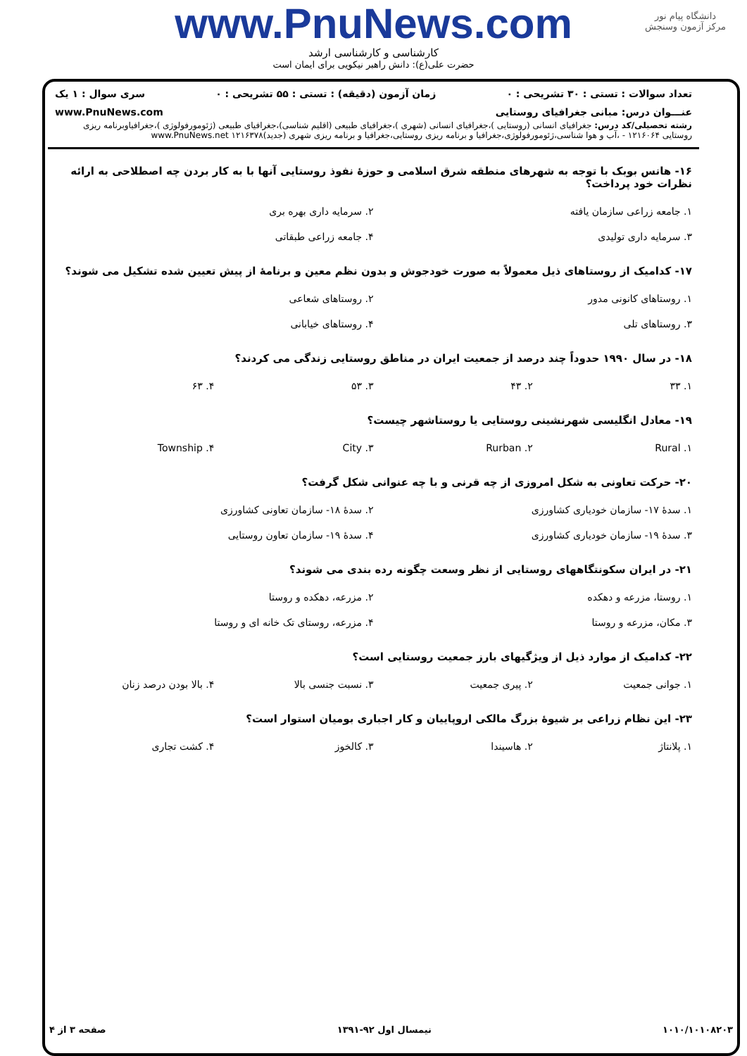دانشگاه پیام نور
مرکز آزمون وسنجش
www.PnuNews.com
کارشناسی و کارشناسی ارشد
حضرت علی(ع): دانش راهبر نیکویی برای ایمان است
تعداد سوالات : تستی : ۳۰ تشریحی : ۰ زمان آزمون (دقیقه) : تستی : ۵۵ تشریحی : ۰ سری سوال : ۱ یک
عنـــوان درس: مبانی جغرافیای روستایی www.PnuNews.com
رشته تحصیلی/کد درس: جغرافیای انسانی (روستایی )،جغرافیای انسانی (شهری )،جغرافیای طبیعی (اقلیم شناسی)،جغرافیای طبیعی (ژئومورفولوژی )،جغرافیاوبرنامه ریزی روستایی ۱۲۱۶۰۶۴ - ،آب و هوا شناسی،ژئومورفولوژی،جغرافیا و برنامه ریزی روستایی،جغرافیا و برنامه ریزی شهری (جدید)۱۲۱۶۳۷۸ www.PnuNews.net
۱۶- هانس بوبک با توجه به شهرهای منطقه شرق اسلامی و حوزهٔ نفوذ روستایی آنها با به کار بردن چه اصطلاحی به ارائه نظرات خود پرداخت؟
| ۱. جامعه زراعی سازمان یافته | ۲. سرمایه داری بهره بری |
| ۳. سرمایه داری تولیدی | ۴. جامعه زراعی طبقاتی |
۱۷- کدامیک از روستاهای ذیل معمولاً به صورت خودجوش و بدون نظم معین و برنامهٔ از پیش تعیین شده تشکیل می شوند؟
| ۱. روستاهای کانونی مدور | ۲. روستاهای شعاعی |
| ۳. روستاهای تلی | ۴. روستاهای خیابانی |
۱۸- در سال ۱۹۹۰ حدوداً چند درصد از جمعیت ایران در مناطق روستایی زندگی می کردند؟
| ۱. ۳۳ | ۲. ۴۳ | ۳. ۵۳ | ۴. ۶۳ |
۱۹- معادل انگلیسی شهرنشینی روستایی یا روستاشهر چیست؟
| ۱. Rural | ۲. Rurban | ۳. City | ۴. Township |
۲۰- حرکت تعاونی به شکل امروزی از چه قرنی و با چه عنوانی شکل گرفت؟
| ۱. سدهٔ ۱۷- سازمان خودیاری کشاورزی | ۲. سدهٔ ۱۸- سازمان تعاونی کشاورزی |
| ۳. سدهٔ ۱۹- سازمان خودیاری کشاورزی | ۴. سدهٔ ۱۹- سازمان تعاون روستایی |
۲۱- در ایران سکونتگاههای روستایی از نظر وسعت چگونه رده بندی می شوند؟
| ۱. روستا، مزرعه و دهکده | ۲. مزرعه، دهکده و روستا |
| ۳. مکان، مزرعه و روستا | ۴. مزرعه، روستای تک خانه ای و روستا |
۲۲- کدامیک از موارد ذیل از ویژگیهای بارز جمعیت روستایی است؟
| ۱. جوانی جمعیت | ۲. پیری جمعیت | ۳. نسبت جنسی بالا | ۴. بالا بودن درصد زنان |
۲۳- این نظام زراعی بر شیوهٔ بزرگ مالکی اروپاییان و کار اجباری بومیان استوار است؟
| ۱. پلانتاژ | ۲. هاسیندا | ۳. کالخوز | ۴. کشت تجاری |
۱۰۱۰/۱۰۱۰۸۲۰۳ نیمسال اول ۹۲-۱۳۹۱ صفحه ۳ از ۴